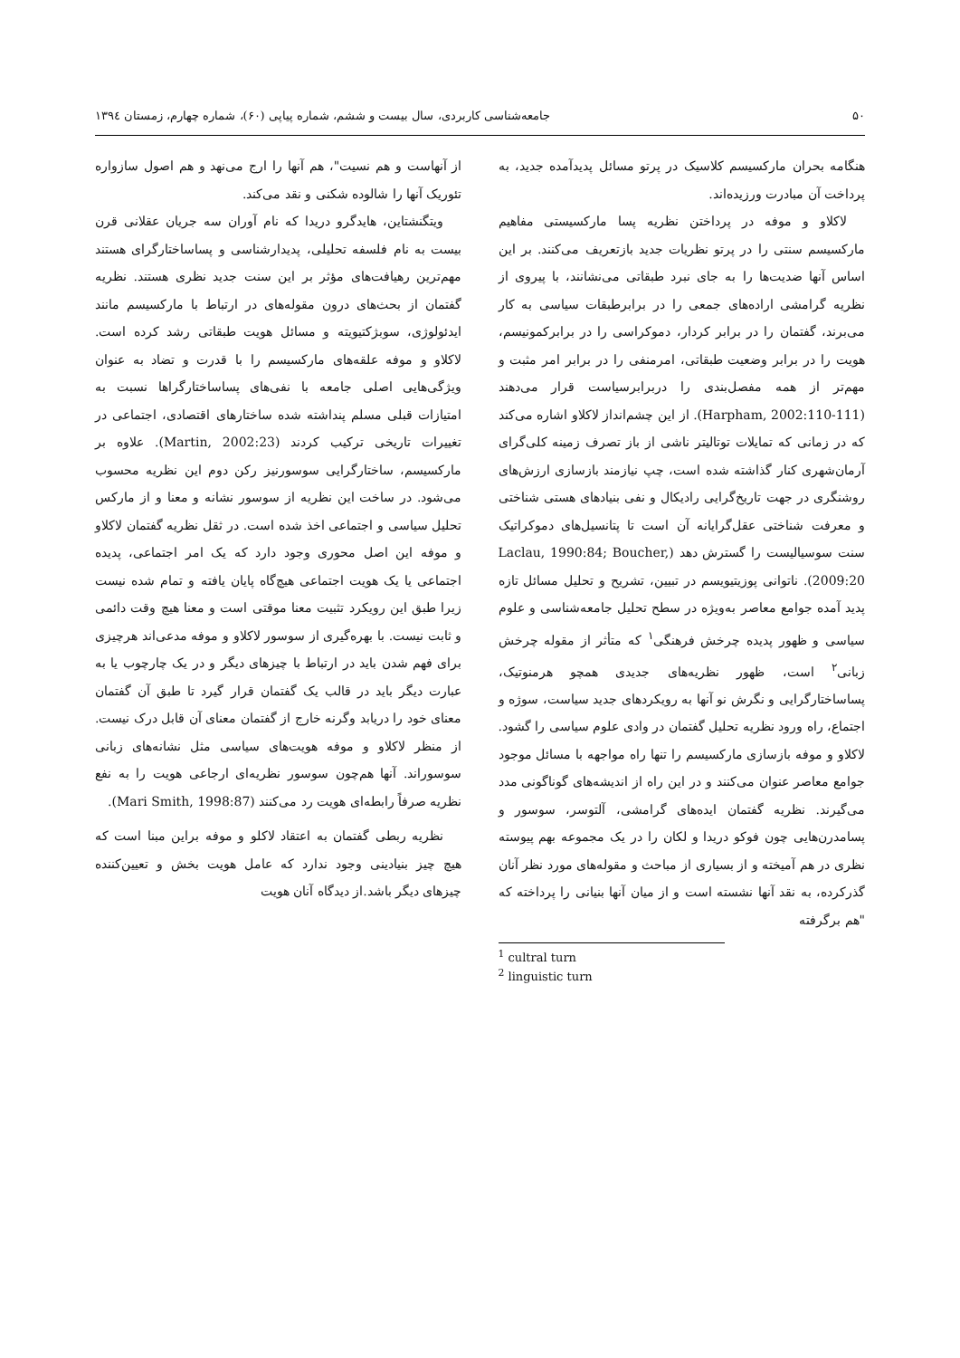۵۰ جامعه‌شناسی کاربردی، سال بیست و ششم، شماره پیاپی (۶۰)، شماره چهارم، زمستان ۱۳۹٤
هنگامه بحران مارکسیسم کلاسیک در پرتو مسائل پدیدآمده جدید، به پرداخت آن مبادرت ورزیده‌اند.
لاکلاو و موفه در پرداختن نظریه پسا مارکسیستی مفاهیم مارکسیسم سنتی را در پرتو نظریات جدید بازتعریف می‌کنند. بر این اساس آنها ضدیت‌ها را به جای نبرد طبقاتی می‌نشانند، با پیروی از نظریه گرامشی اراده‌های جمعی را در برابرطبقات سیاسی به کار می‌برند، گفتمان را در برابر کردار، دموکراسی را در برابرکمونیسم، هویت را در برابر وضعیت طبقاتی، امرمنفی را در برابر امر مثبت و مهم‌تر از همه مفصل‌بندی را دربرابرسیاست قرار می‌دهند (Harpham, 2002:110-111). از این چشم‌انداز لاکلاو اشاره می‌کند که در زمانی که تمایلات توتالیتر ناشی از باز تصرف زمینه کلی‌گرای آرمان‌شهری کنار گذاشته شده است، چپ نیازمند بازسازی ارزش‌های روشنگری در جهت تاریخ‌گرایی رادیکال و نفی بنیادهای هستی شناختی و معرفت شناختی عقل‌گرایانه آن است تا پتانسیل‌های دموکراتیک سنت سوسیالیست را گسترش دهد (Laclau, 1990:84; Boucher, 2009:20). ناتوانی پوزیتیویسم در تبیین، تشریح و تحلیل مسائل تازه پدید آمده جوامع معاصر به‌ویژه در سطح تحلیل جامعه‌شناسی و علوم سیاسی و ظهور پدیده چرخش فرهنگی<sup>۱</sup> که متأثر از مقوله چرخش زبانی<sup>۲</sup> است، ظهور نظریه‌های جدیدی همچو هرمنوتیک، پساساختارگرایی و نگرش نو آنها به رویکردهای جدید سیاست، سوژه و اجتماع، راه ورود نظریه تحلیل گفتمان در وادی علوم سیاسی را گشود. لاکلاو و موفه بازسازی مارکسیسم را تنها راه مواجهه با مسائل موجود جوامع معاصر عنوان می‌کنند و در این راه از اندیشه‌های گوناگونی مدد می‌گیرند. نظریه گفتمان ایده‌های گرامشی، آلتوسر، سوسور و پسامدرن‌هایی چون فوکو دریدا و لکان را در یک مجموعه بهم پیوسته نظری در هم آمیخته و از بسیاری از مباحث و مقوله‌های مورد نظر آنان گذرکرده، به نقد آنها نشسته است و از میان آنها بنیانی را پرداخته که "هم برگرفته
<sup>1</sup> cultral turn
<sup>2</sup> linguistic turn
از آنهاست و هم نسیت"، هم آنها را ارج می‌نهد و هم اصول سازواره تئوریک آنها را شالوده شکنی و نقد می‌کند.
ویتگنشتاین، هایدگرو دریدا که نام آوران سه جریان عقلانی قرن بیست به نام فلسفه تحلیلی، پدیدارشناسی و پساساختارگرای هستند مهم‌ترین رهیافت‌های مؤثر بر این سنت جدید نظری هستند. نظریه گفتمان از بحث‌های درون مقوله‌های در ارتباط با مارکسیسم مانند ایدئولوژی، سوبژکتیویته و مسائل هویت طبقاتی رشد کرده است. لاکلاو و موفه علقه‌های مارکسیسم را با قدرت و تضاد به عنوان ویژگی‌هایی اصلی جامعه با نفی‌های پساساختارگراها نسبت به امتیازات قبلی مسلم پنداشته شده ساختارهای اقتصادی، اجتماعی در تغییرات تاریخی ترکیب کردند (Martin, 2002:23). علاوه بر مارکسیسم، ساختارگرایی سوسورنیز رکن دوم این نظریه محسوب می‌شود. در ساخت این نظریه از سوسور نشانه و معنا و از مارکس تحلیل سیاسی و اجتماعی اخذ شده است. در ثقل نظریه گفتمان لاکلاو و موفه این اصل محوری وجود دارد که یک امر اجتماعی، پدیده اجتماعی یا یک هویت اجتماعی هیچ‌گاه پایان یافته و تمام شده نیست زیرا طبق این رویکرد تثبیت معنا موقتی است و معنا هیچ وقت دائمی و ثابت نیست. با بهره‌گیری از سوسور لاکلاو و موفه مدعی‌اند هرچیزی برای فهم شدن باید در ارتباط با چیزهای دیگر و در یک چارچوب یا به عبارت دیگر باید در قالب یک گفتمان قرار گیرد تا طبق آن گفتمان معنای خود را دریابد وگرنه خارج از گفتمان معنای آن قابل درک نیست. از منظر لاکلاو و موفه هویت‌های سیاسی مثل نشانه‌های زبانی سوسوراند. آنها هم‌چون سوسور نظریه‌ای ارجاعی هویت را به نفع نظریه صرفاً رابطه‌ای هویت رد می‌کنند (Mari Smith, 1998:87).
نظریه ربطی گفتمان به اعتقاد لاکلو و موفه براین مبنا است که هیچ چیز بنیادینی وجود ندارد که عامل هویت بخش و تعیین‌کننده چیزهای دیگر باشد.از دیدگاه آنان هویت